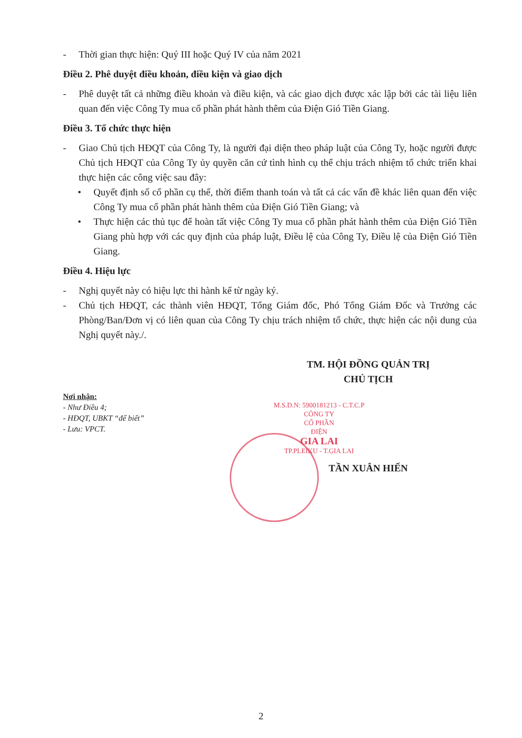- Thời gian thực hiện: Quý III hoặc Quý IV của năm 2021
Điều 2. Phê duyệt điều khoản, điều kiện và giao dịch
- Phê duyệt tất cả những điều khoản và điều kiện, và các giao dịch được xác lập bởi các tài liệu liên quan đến việc Công Ty mua cổ phần phát hành thêm của Điện Gió Tiền Giang.
Điều 3. Tổ chức thực hiện
- Giao Chủ tịch HĐQT của Công Ty, là người đại diện theo pháp luật của Công Ty, hoặc người được Chủ tịch HĐQT của Công Ty ủy quyền căn cứ tình hình cụ thể chịu trách nhiệm tổ chức triển khai thực hiện các công việc sau đây:
• Quyết định số cổ phần cụ thể, thời điểm thanh toán và tất cả các vấn đề khác liên quan đến việc Công Ty mua cổ phần phát hành thêm của Điện Gió Tiền Giang; và
• Thực hiện các thủ tục để hoàn tất việc Công Ty mua cổ phần phát hành thêm của Điện Gió Tiền Giang phù hợp với các quy định của pháp luật, Điều lệ của Công Ty, Điều lệ của Điện Gió Tiền Giang.
Điều 4. Hiệu lực
- Nghị quyết này có hiệu lực thi hành kể từ ngày ký.
- Chủ tịch HĐQT, các thành viên HĐQT, Tổng Giám đốc, Phó Tổng Giám Đốc và Trưởng các Phòng/Ban/Đơn vị có liên quan của Công Ty chịu trách nhiệm tổ chức, thực hiện các nội dung của Nghị quyết này./.
Nơi nhận:
- Như Điều 4;
- HĐQT, UBKT “để biết”
- Lưu: VPCT.
TM. HỘI ĐỒNG QUẢN TRỊ
CHỦ TỊCH
M.S.D.N: 5900181213 - C.T.C.P
CÔNG TY
CỔ PHẦN
ĐIỆN
GIA LAI
TP.PLEIKU - T.GIA LAI
TẦN XUÂN HIẾN
2